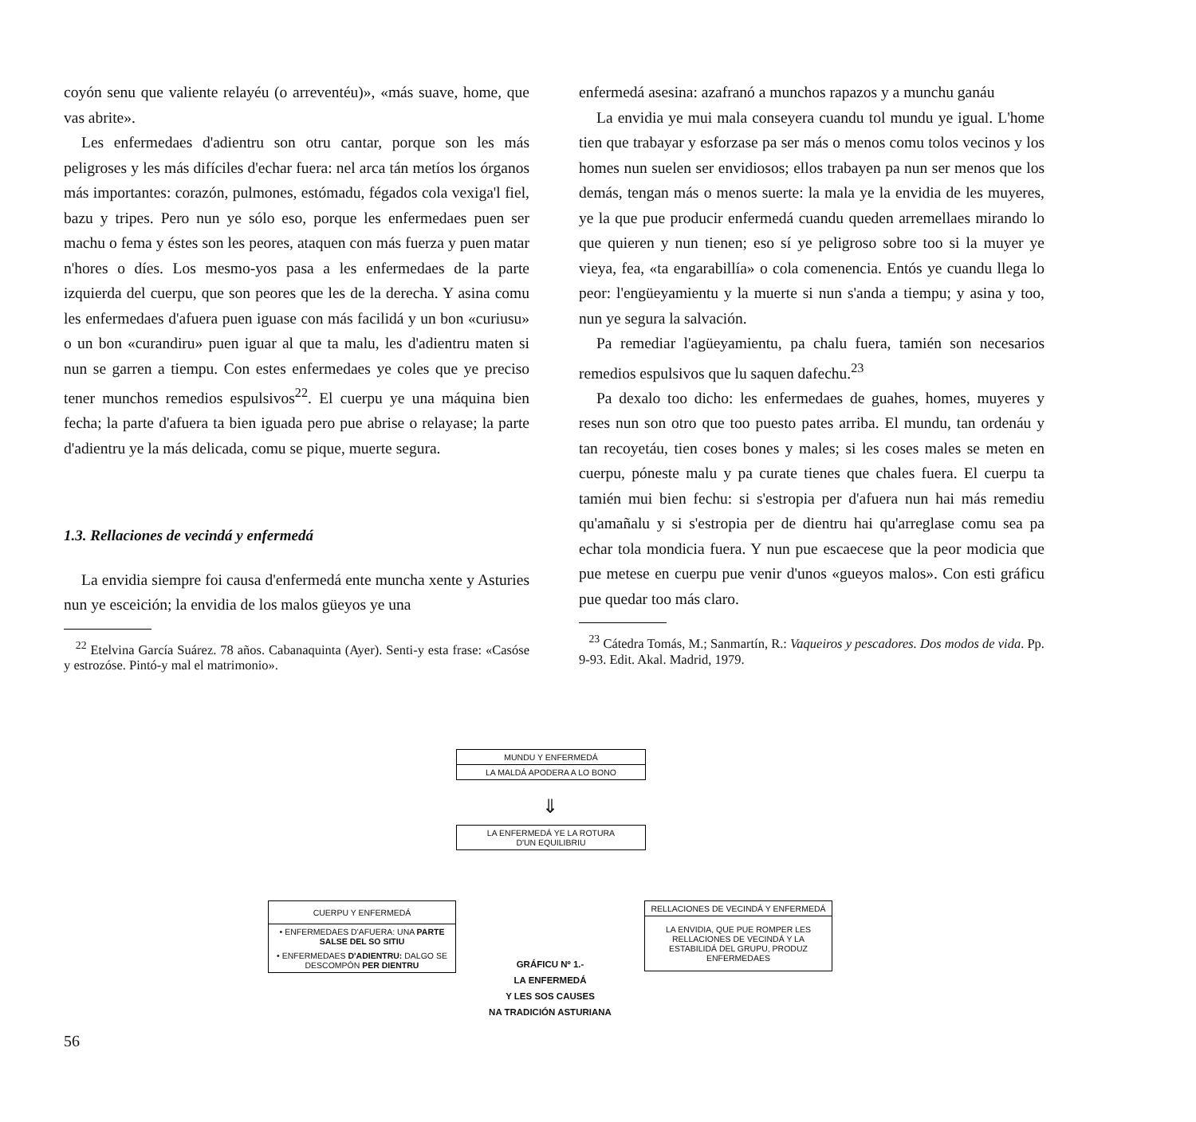coyón senu que valiente relayéu (o arreventéu)», «más suave, home, que vas abrite».
Les enfermedaes d'adientru son otru cantar, porque son les más peligroses y les más difíciles d'echar fuera: nel arca tán metíos los órganos más importantes: corazón, pulmones, estómadu, fégados cola vexiga'l fiel, bazu y tripes. Pero nun ye sólo eso, porque les enfermedaes puen ser machu o fema y éstes son les peores, ataquen con más fuerza y puen matar n'hores o díes. Los mesmo-yos pasa a les enfermedaes de la parte izquierda del cuerpu, que son peores que les de la derecha. Y asina comu les enfermedaes d'afuera puen iguase con más facilidá y un bon «curiusu» o un bon «curandiru» puen iguar al que ta malu, les d'adientru maten si nun se garren a tiempu. Con estes enfermedaes ye coles que ye preciso tener munchos remedios espulsivos<sup>22</sup>. El cuerpu ye una máquina bien fecha; la parte d'afuera ta bien iguada pero pue abrise o relayase; la parte d'adientru ye la más delicada, comu se pique, muerte segura.
1.3. Rellaciones de vecindá y enfermedá
La envidia siempre foi causa d'enfermedá ente muncha xente y Asturies nun ye esceición; la envidia de los malos güeyos ye una
<sup>22</sup> Etelvina García Suárez. 78 años. Cabanaquinta (Ayer). Senti-y esta frase: «Casóse y estrozóse. Pintó-y mal el matrimonio».
enfermedá asesina: azafranó a munchos rapazos y a munchu ganáu
La envidia ye mui mala conseyera cuandu tol mundu ye igual. L'home tien que trabayar y esforzase pa ser más o menos comu tolos vecinos y los homes nun suelen ser envidiosos; ellos trabayen pa nun ser menos que los demás, tengan más o menos suerte: la mala ye la envidia de les muyeres, ye la que pue producir enfermedá cuandu queden arremellaes mirando lo que quieren y nun tienen; eso sí ye peligroso sobre too si la muyer ye vieya, fea, «ta engarabillía» o cola comenencia. Entós ye cuandu llega lo peor: l'engüeyamientu y la muerte si nun s'anda a tiempu; y asina y too, nun ye segura la salvación.
Pa remediar l'agüeyamientu, pa chalu fuera, tamién son necesarios remedios espulsivos que lu saquen dafechu.<sup>23</sup>
Pa dexalo too dicho: les enfermedaes de guahes, homes, muyeres y reses nun son otro que too puesto pates arriba. El mundu, tan ordenáu y tan recoyetáu, tien coses bones y males; si les coses males se meten en cuerpu, pónestе malu y pa curate tienes que chales fuera. El cuerpu ta tamién mui bien fechu: si s'estropia per d'afuera nun hai más remediu qu'amañalu y si s'estropia per de dientru hai qu'arreglase comu sea pa echar tola mondicia fuera. Y nun pue escaecese que la peor modicia que pue metese en cuerpu pue venir d'unos «gueyos malos». Con esti gráficu pue quedar too más claro.
<sup>23</sup> Cátedra Tomás, M.; Sanmartín, R.: Vaqueiros y pescadores. Dos modos de vida. Pp. 9-93. Edit. Akal. Madrid, 1979.
MUNDU Y ENFERMEDÁ
LA MALDÁ APODERA A LO BONO
⇓
LA ENFERMEDÁ YE LA ROTURA
D'UN EQUILIBRIU
CUERPU Y ENFERMEDÁ
• ENFERMEDAES D'AFUERA: UNA PARTE SALSE DEL SO SITIU
• ENFERMEDAES D'ADIENTRU: DALGO SE DESCOMPÓN PER DIENTRU
GRÁFICU Nº 1.-
LA ENFERMEDÁ
Y LES SOS CAUSES
NA TRADICIÓN ASTURIANA
RELLACIONES DE VECINDÁ Y ENFERMEDÁ
LA ENVIDIA, QUE PUE ROMPER LES RELLACIONES DE VECINDÁ Y LA ESTABILIDÁ DEL GRUPU, PRODUZ ENFERMEDAES
56